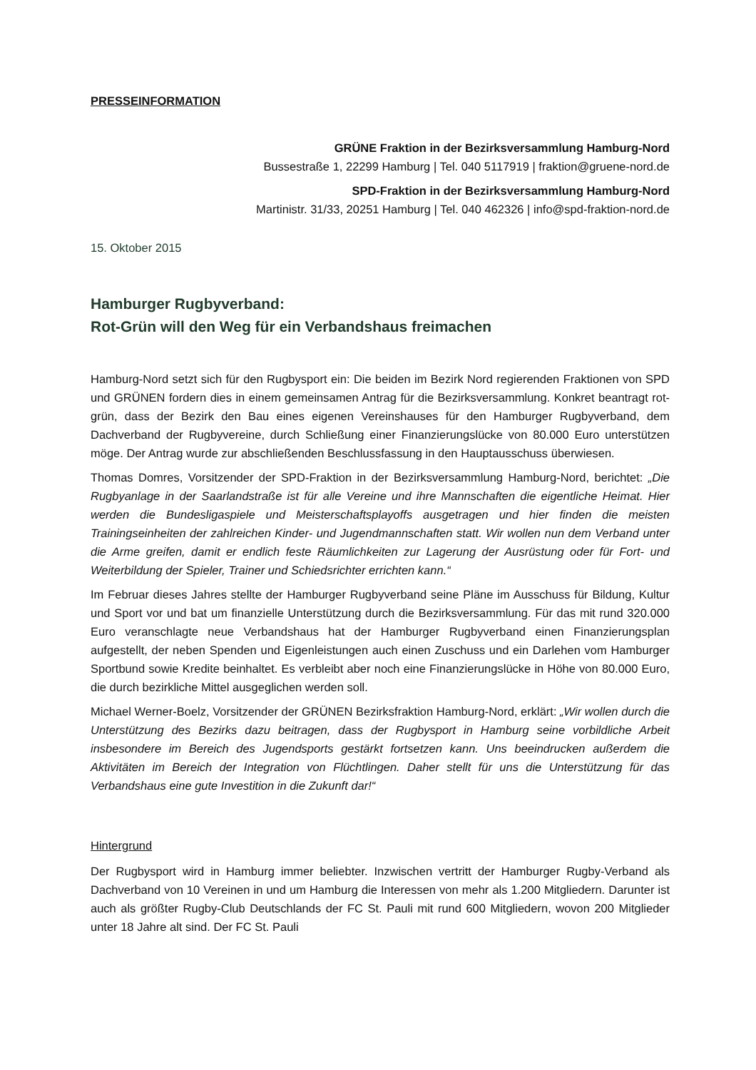PRESSEINFORMATION
GRÜNE Fraktion in der Bezirksversammlung Hamburg-Nord
Bussestraße 1, 22299 Hamburg | Tel. 040 5117919 | fraktion@gruene-nord.de
SPD-Fraktion in der Bezirksversammlung Hamburg-Nord
Martinistr. 31/33, 20251 Hamburg | Tel. 040 462326 | info@spd-fraktion-nord.de
15. Oktober 2015
Hamburger Rugbyverband:
Rot-Grün will den Weg für ein Verbandshaus freimachen
Hamburg-Nord setzt sich für den Rugbysport ein: Die beiden im Bezirk Nord regierenden Fraktionen von SPD und GRÜNEN fordern dies in einem gemeinsamen Antrag für die Bezirksversammlung. Konkret beantragt rot-grün, dass der Bezirk den Bau eines eigenen Vereinshauses für den Hamburger Rugbyverband, dem Dachverband der Rugbyvereine, durch Schließung einer Finanzierungslücke von 80.000 Euro unterstützen möge. Der Antrag wurde zur abschließenden Beschlussfassung in den Hauptausschuss überwiesen.
Thomas Domres, Vorsitzender der SPD-Fraktion in der Bezirksversammlung Hamburg-Nord, berichtet: „Die Rugbyanlage in der Saarlandstraße ist für alle Vereine und ihre Mannschaften die eigentliche Heimat. Hier werden die Bundesligaspiele und Meisterschaftsplayoffs ausgetragen und hier finden die meisten Trainingseinheiten der zahlreichen Kinder- und Jugendmannschaften statt. Wir wollen nun dem Verband unter die Arme greifen, damit er endlich feste Räumlichkeiten zur Lagerung der Ausrüstung oder für Fort- und Weiterbildung der Spieler, Trainer und Schiedsrichter errichten kann.“
Im Februar dieses Jahres stellte der Hamburger Rugbyverband seine Pläne im Ausschuss für Bildung, Kultur und Sport vor und bat um finanzielle Unterstützung durch die Bezirksversammlung. Für das mit rund 320.000 Euro veranschlagte neue Verbandshaus hat der Hamburger Rugbyverband einen Finanzierungsplan aufgestellt, der neben Spenden und Eigenleistungen auch einen Zuschuss und ein Darlehen vom Hamburger Sportbund sowie Kredite beinhaltet. Es verbleibt aber noch eine Finanzierungslücke in Höhe von 80.000 Euro, die durch bezirkliche Mittel ausgeglichen werden soll.
Michael Werner-Boelz, Vorsitzender der GRÜNEN Bezirksfraktion Hamburg-Nord, erklärt: „Wir wollen durch die Unterstützung des Bezirks dazu beitragen, dass der Rugbysport in Hamburg seine vorbildliche Arbeit insbesondere im Bereich des Jugendsports gestärkt fortsetzen kann. Uns beeindrucken außerdem die Aktivitäten im Bereich der Integration von Flüchtlingen. Daher stellt für uns die Unterstützung für das Verbandshaus eine gute Investition in die Zukunft dar!“
Hintergrund
Der Rugbysport wird in Hamburg immer beliebter. Inzwischen vertritt der Hamburger Rugby-Verband als Dachverband von 10 Vereinen in und um Hamburg die Interessen von mehr als 1.200 Mitgliedern. Darunter ist auch als größter Rugby-Club Deutschlands der FC St. Pauli mit rund 600 Mitgliedern, wovon 200 Mitglieder unter 18 Jahre alt sind. Der FC St. Pauli